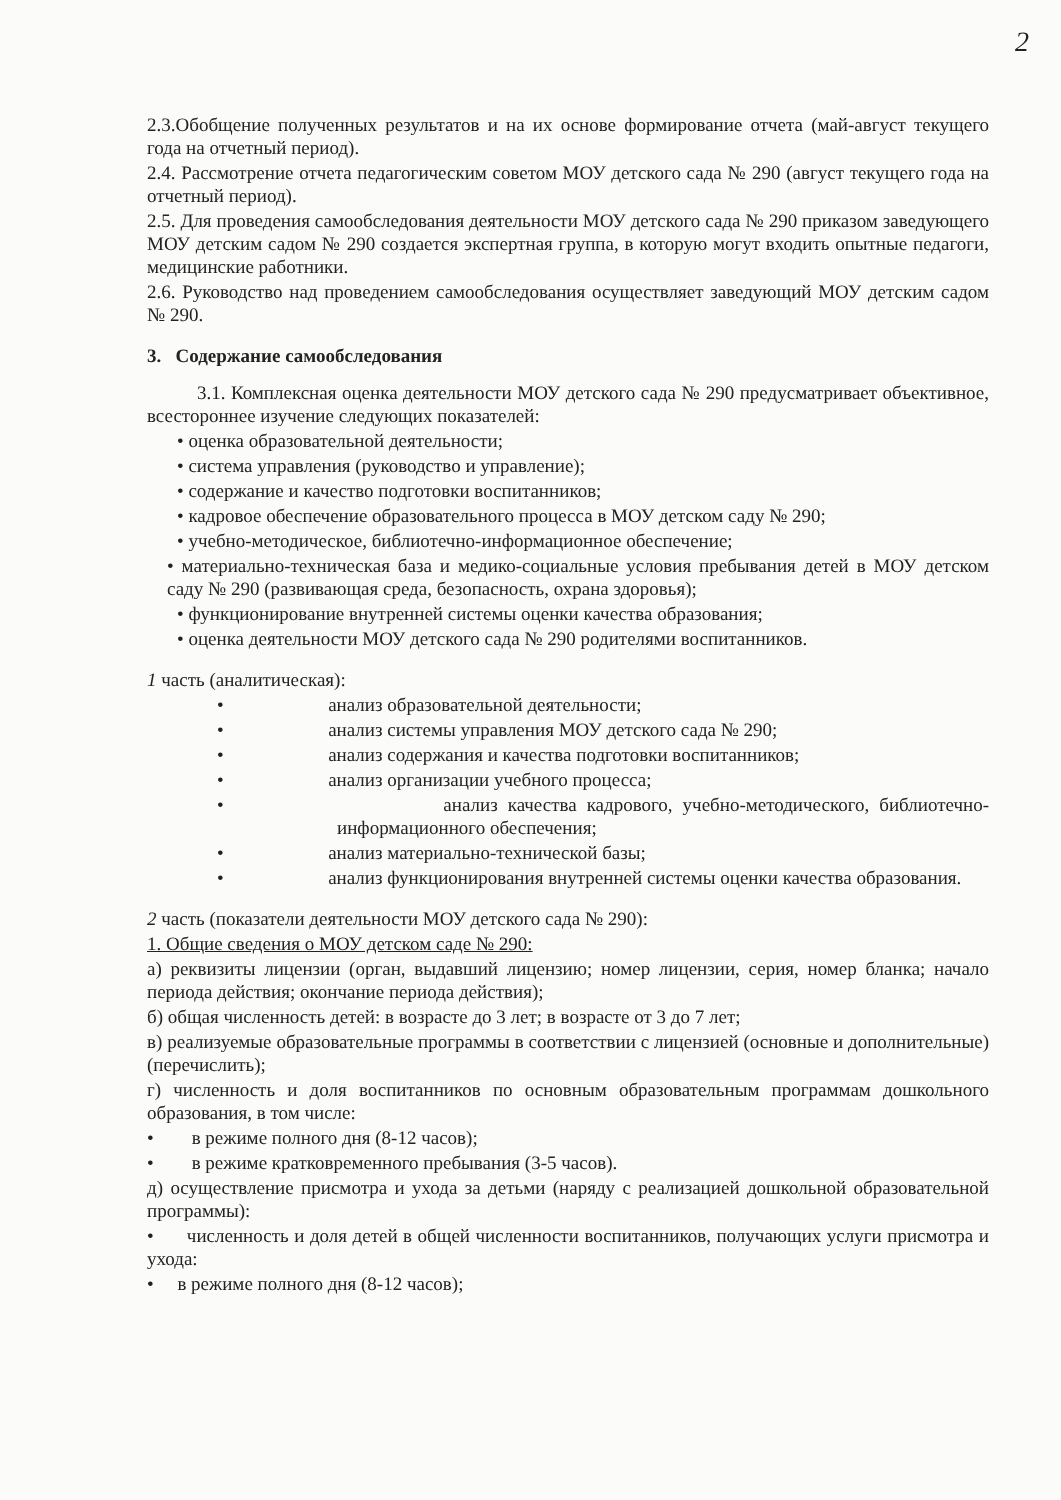2
2.3.Обобщение полученных результатов и на их основе формирование отчета (май-август текущего года на отчетный период).
2.4. Рассмотрение отчета педагогическим советом МОУ детского сада № 290 (август текущего года на отчетный период).
2.5. Для проведения самообследования деятельности МОУ детского сада № 290 приказом заведующего МОУ детским садом № 290 создается экспертная группа, в которую могут входить опытные педагоги, медицинские работники.
2.6. Руководство над проведением самообследования осуществляет заведующий МОУ детским садом № 290.
3. Содержание самообследования
3.1. Комплексная оценка деятельности МОУ детского сада № 290 предусматривает объективное, всестороннее изучение следующих показателей:
• оценка образовательной деятельности;
• система управления (руководство и управление);
• содержание и качество подготовки воспитанников;
• кадровое обеспечение образовательного процесса в МОУ детском саду № 290;
• учебно-методическое, библиотечно-информационное обеспечение;
• материально-техническая база и медико-социальные условия пребывания детей в МОУ детском саду № 290 (развивающая среда, безопасность, охрана здоровья);
• функционирование внутренней системы оценки качества образования;
• оценка деятельности МОУ детского сада № 290 родителями воспитанников.
1 часть (аналитическая):
• анализ образовательной деятельности;
• анализ системы управления МОУ детского сада № 290;
• анализ содержания и качества подготовки воспитанников;
• анализ организации учебного процесса;
• анализ качества кадрового, учебно-методического, библиотечно-информационного обеспечения;
• анализ материально-технической базы;
• анализ функционирования внутренней системы оценки качества образования.
2 часть (показатели деятельности МОУ детского сада № 290):
1. Общие сведения о МОУ детском саде № 290:
а) реквизиты лицензии (орган, выдавший лицензию; номер лицензии, серия, номер бланка; начало периода действия; окончание периода действия);
б) общая численность детей: в возрасте до 3 лет; в возрасте от 3 до 7 лет;
в) реализуемые образовательные программы в соответствии с лицензией (основные и дополнительные) (перечислить);
г) численность и доля воспитанников по основным образовательным программам дошкольного образования, в том числе:
• в режиме полного дня (8-12 часов);
• в режиме кратковременного пребывания (3-5 часов).
д) осуществление присмотра и ухода за детьми (наряду с реализацией дошкольной образовательной программы):
• численность и доля детей в общей численности воспитанников, получающих услуги присмотра и ухода:
• в режиме полного дня (8-12 часов);